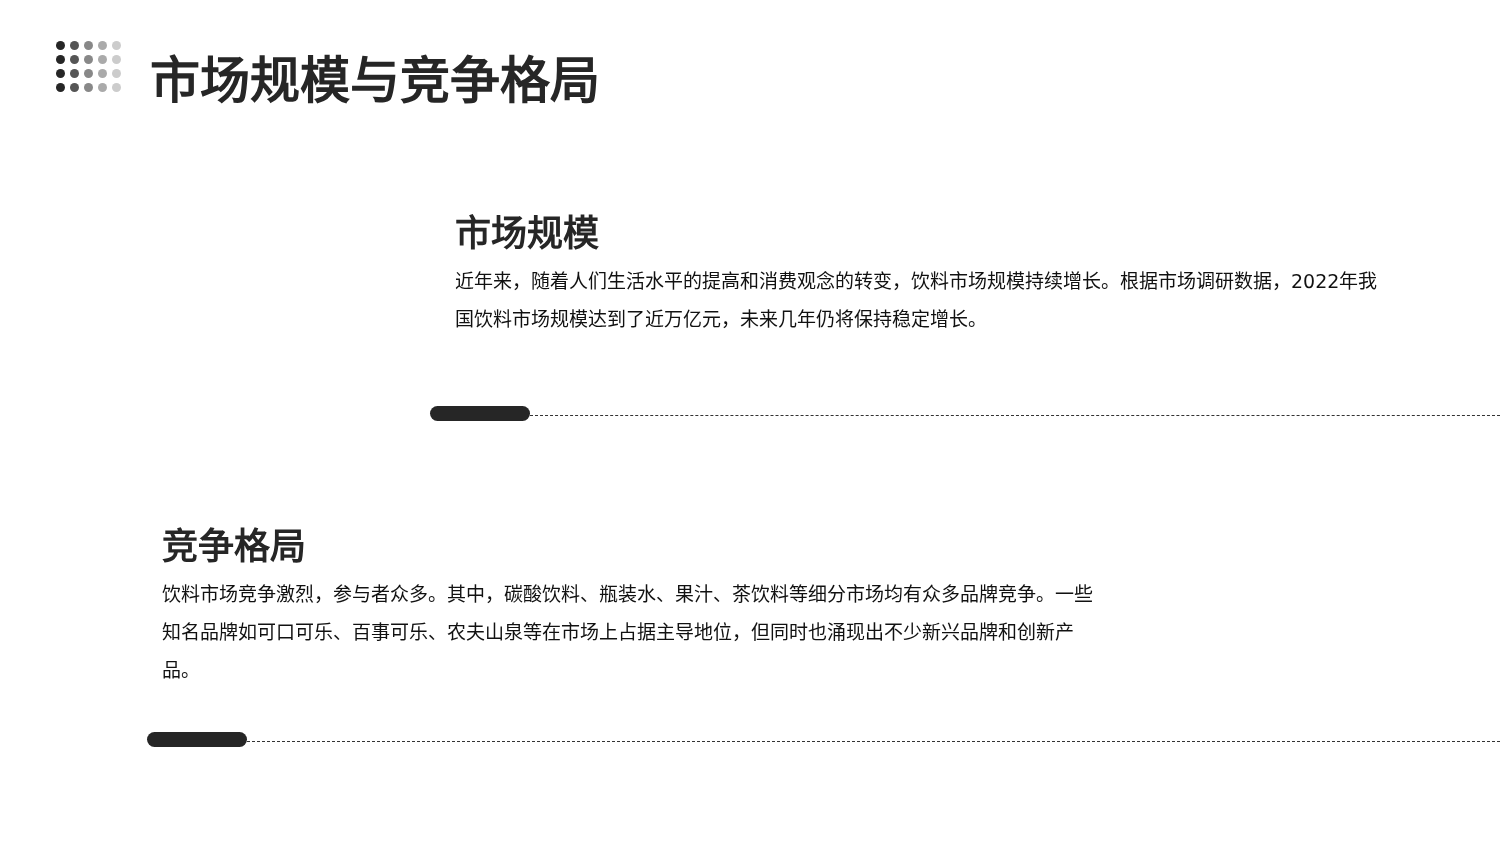市场规模与竞争格局
市场规模
近年来，随着人们生活水平的提高和消费观念的转变，饮料市场规模持续增长。根据市场调研数据，2022年我国饮料市场规模达到了近万亿元，未来几年仍将保持稳定增长。
竞争格局
饮料市场竞争激烈，参与者众多。其中，碳酸饮料、瓶装水、果汁、茶饮料等细分市场均有众多品牌竞争。一些知名品牌如可口可乐、百事可乐、农夫山泉等在市场上占据主导地位，但同时也涌现出不少新兴品牌和创新产品。